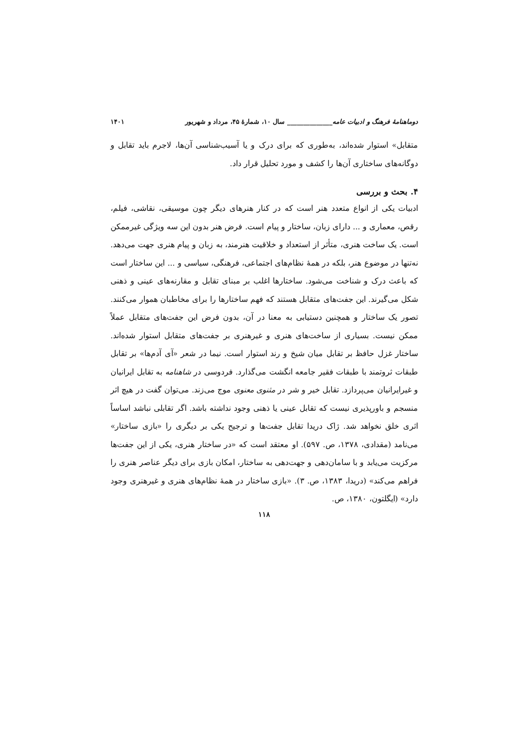دوماهنامهٔ فرهنگ و ادبیات عامه______________ سال ۱۰، شمارهٔ ۴۵، مرداد و شهریور ۱۴۰۱
متقابل» استوار شده‌اند، به‌طوری که برای درک و یا آسیب‌شناسی آن‌ها، لاجرم باید تقابل و دوگانه‌های ساختاری آن‌ها را کشف و مورد تحلیل قرار داد.
۴. بحث و بررسی
ادبیات یکی از انواع متعدد هنر است که در کنار هنرهای دیگر چون موسیقی، نقاشی، فیلم، رقص، معماری و ... دارای زبان، ساختار و پیام است. فرض هنر بدون این سه ویژگی غیرممکن است. یک ساخت هنری، متأثر از استعداد و خلاقیت هنرمند، به زبان و پیام هنری جهت می‌دهد. نه‌تنها در موضوع هنر، بلکه در همهٔ نظام‌های اجتماعی، فرهنگی، سیاسی و ... این ساختار است که باعث درک و شناخت می‌شود. ساختارها اغلب بر مبنای تقابل و مقارنه‌های عینی و ذهنی شکل می‌گیرند. این جفت‌های متقابل هستند که فهم ساختارها را برای مخاطبان هموار می‌کنند. تصور یک ساختار و همچنین دستیابی به معنا در آن، بدون فرض این جفت‌های متقابل عملاً ممکن نیست. بسیاری از ساخت‌های هنری و غیرهنری بر جفت‌های متقابل استوار شده‌اند. ساختار غزل حافظ بر تقابل میان شیخ و رند استوار است. نیما در شعر «آی آدم‌ها» بر تقابل طبقات ثروتمند با طبقات فقیر جامعه انگشت می‌گذارد. فردوسی در شاهنامه به تقابل ایرانیان و غیرایرانیان می‌پردازد. تقابل خیر و شر در مثنوی معنوی موج می‌زند. می‌توان گفت در هیچ اثر منسجم و باورپذیری نیست که تقابل عینی یا ذهنی وجود نداشته باشد. اگر تقابلی نباشد اساساً اثری خلق نخواهد شد. ژاک دریدا تقابل جفت‌ها و ترجیح یکی بر دیگری را «بازی ساختار» می‌نامد (مقدادی، ۱۳۷۸، ص. ۵۹۷). او معتقد است که «در ساختار هنری، یکی از این جفت‌ها مرکزیت می‌یابد و با سامان‌دهی و جهت‌دهی به ساختار، امکان بازی برای دیگر عناصر هنری را فراهم می‌کند» (دریدا، ۱۳۸۳، ص. ۳). «بازی ساختار در همهٔ نظام‌های هنری و غیرهنری وجود دارد» (ایگلتون، ۱۳۸۰، ص.
۱۱۸